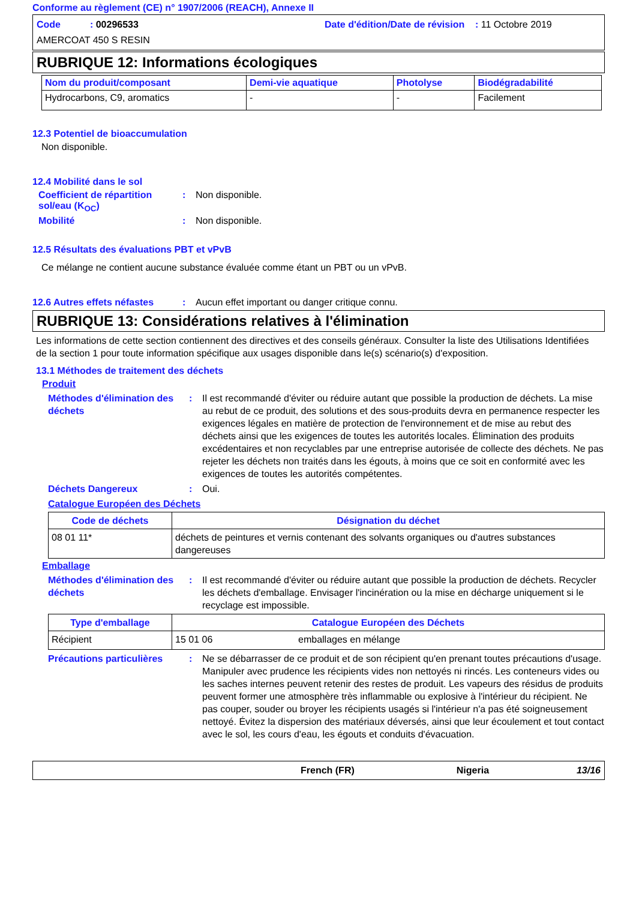Conforme au règlement (CE) n° 1907/2006 (REACH), Annexe II
Code : 00296533
Date d'édition/Date de révision : 11 Octobre 2019
AMERCOAT 450 S RESIN
RUBRIQUE 12: Informations écologiques
| Nom du produit/composant | Demi-vie aquatique | Photolyse | Biodégradabilité |
| --- | --- | --- | --- |
| Hydrocarbons, C9, aromatics | - | - | Facilement |
12.3 Potentiel de bioaccumulation
Non disponible.
12.4 Mobilité dans le sol
Coefficient de répartition sol/eau (K<sub>OC</sub>)
: Non disponible.
Mobilité : Non disponible.
12.5 Résultats des évaluations PBT et vPvB
Ce mélange ne contient aucune substance évaluée comme étant un PBT ou un vPvB.
12.6 Autres effets néfastes
: Aucun effet important ou danger critique connu.
RUBRIQUE 13: Considérations relatives à l'élimination
Les informations de cette section contiennent des directives et des conseils généraux. Consulter la liste des Utilisations Identifiées de la section 1 pour toute information spécifique aux usages disponible dans le(s) scénario(s) d'exposition.
13.1 Méthodes de traitement des déchets
Produit
Méthodes d'élimination des déchets
: Il est recommandé d'éviter ou réduire autant que possible la production de déchets. La mise au rebut de ce produit, des solutions et des sous-produits devra en permanence respecter les exigences légales en matière de protection de l'environnement et de mise au rebut des déchets ainsi que les exigences de toutes les autorités locales. Élimination des produits excédentaires et non recyclables par une entreprise autorisée de collecte des déchets. Ne pas rejeter les déchets non traités dans les égouts, à moins que ce soit en conformité avec les exigences de toutes les autorités compétentes.
Déchets Dangereux : Oui.
Catalogue Européen des Déchets
| Code de déchets | Désignation du déchet |
| --- | --- |
| 08 01 11* | déchets de peintures et vernis contenant des solvants organiques ou d'autres substances dangereuses |
Emballage
Méthodes d'élimination des déchets
: Il est recommandé d'éviter ou réduire autant que possible la production de déchets. Recycler les déchets d'emballage. Envisager l'incinération ou la mise en décharge uniquement si le recyclage est impossible.
| Type d'emballage | Catalogue Européen des Déchets | |
| --- | --- | --- |
| Récipient | 15 01 06 | emballages en mélange |
Précautions particulières
: Ne se débarrasser de ce produit et de son récipient qu'en prenant toutes précautions d'usage. Manipuler avec prudence les récipients vides non nettoyés ni rincés. Les conteneurs vides ou les saches internes peuvent retenir des restes de produit. Les vapeurs des résidus de produits peuvent former une atmosphère très inflammable ou explosive à l'intérieur du récipient. Ne pas couper, souder ou broyer les récipients usagés si l'intérieur n'a pas été soigneusement nettoyé. Évitez la dispersion des matériaux déversés, ainsi que leur écoulement et tout contact avec le sol, les cours d'eau, les égouts et conduits d'évacuation.
French (FR) Nigeria 13/16